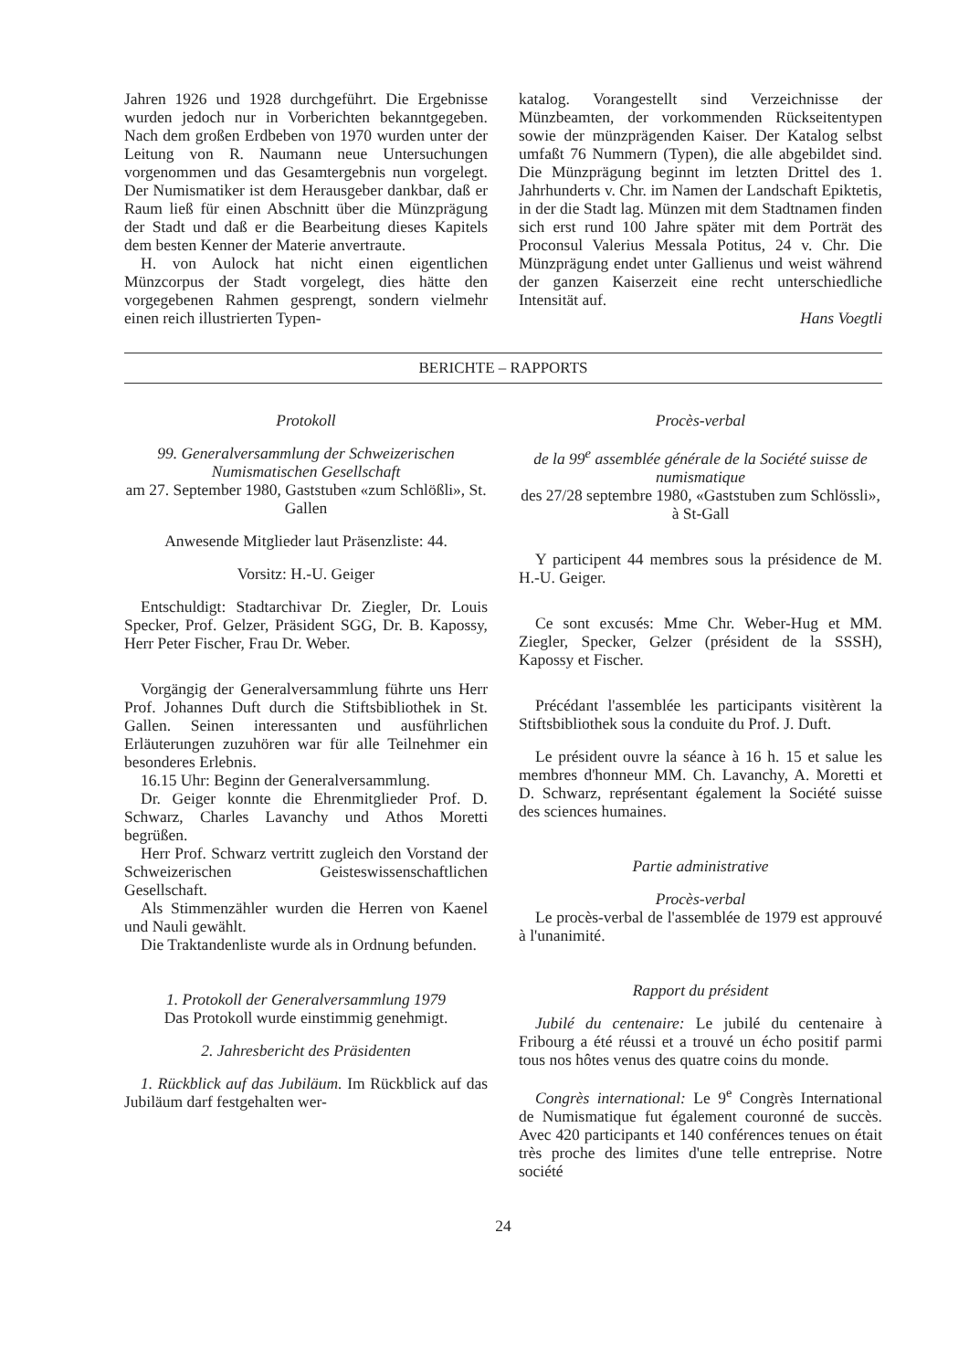Jahren 1926 und 1928 durchgeführt. Die Ergebnisse wurden jedoch nur in Vorberichten bekanntgegeben. Nach dem großen Erdbeben von 1970 wurden unter der Leitung von R. Naumann neue Untersuchungen vorgenommen und das Gesamtergebnis nun vorgelegt. Der Numismatiker ist dem Herausgeber dankbar, daß er Raum ließ für einen Abschnitt über die Münzprägung der Stadt und daß er die Bearbeitung dieses Kapitels dem besten Kenner der Materie anvertraute.
H. von Aulock hat nicht einen eigentlichen Münzcorpus der Stadt vorgelegt, dies hätte den vorgegebenen Rahmen gesprengt, sondern vielmehr einen reich illustrierten Typen-
katalog. Vorangestellt sind Verzeichnisse der Münzbeamten, der vorkommenden Rückseitentypen sowie der münzprägenden Kaiser. Der Katalog selbst umfaßt 76 Nummern (Typen), die alle abgebildet sind. Die Münzprägung beginnt im letzten Drittel des 1. Jahrhunderts v. Chr. im Namen der Landschaft Epiktetis, in der die Stadt lag. Münzen mit dem Stadtnamen finden sich erst rund 100 Jahre später mit dem Porträt des Proconsul Valerius Messala Potitus, 24 v. Chr. Die Münzprägung endet unter Gallienus und weist während der ganzen Kaiserzeit eine recht unterschiedliche Intensität auf.
Hans Voegtli
BERICHTE – RAPPORTS
Protokoll
99. Generalversammlung der Schweizerischen Numismatischen Gesellschaft
am 27. September 1980, Gaststuben «zum Schlößli», St. Gallen
Anwesende Mitglieder laut Präsenzliste: 44.
Vorsitz: H.-U. Geiger
Entschuldigt: Stadtarchivar Dr. Ziegler, Dr. Louis Specker, Prof. Gelzer, Präsident SGG, Dr. B. Kapossy, Herr Peter Fischer, Frau Dr. Weber.
Vorgängig der Generalversammlung führte uns Herr Prof. Johannes Duft durch die Stiftsbibliothek in St. Gallen. Seinen interessanten und ausführlichen Erläuterungen zuzuhören war für alle Teilnehmer ein besonderes Erlebnis.
16.15 Uhr: Beginn der Generalversammlung.
Dr. Geiger konnte die Ehrenmitglieder Prof. D. Schwarz, Charles Lavanchy und Athos Moretti begrüßen.
Herr Prof. Schwarz vertritt zugleich den Vorstand der Schweizerischen Geisteswissenschaftlichen Gesellschaft.
Als Stimmenzähler wurden die Herren von Kaenel und Nauli gewählt.
Die Traktandenliste wurde als in Ordnung befunden.
1. Protokoll der Generalversammlung 1979
Das Protokoll wurde einstimmig genehmigt.
2. Jahresbericht des Präsidenten
1. Rückblick auf das Jubiläum. Im Rückblick auf das Jubiläum darf festgehalten wer-
Procès-verbal
de la 99<sup>e</sup> assemblée générale de la Société suisse de numismatique
des 27/28 septembre 1980, «Gaststuben zum Schlössli», à St-Gall
Y participent 44 membres sous la présidence de M. H.-U. Geiger.
Ce sont excusés: Mme Chr. Weber-Hug et MM. Ziegler, Specker, Gelzer (président de la SSSH), Kapossy et Fischer.
Précédant l'assemblée les participants visitèrent la Stiftsbibliothek sous la conduite du Prof. J. Duft.
Le président ouvre la séance à 16 h. 15 et salue les membres d'honneur MM. Ch. Lavanchy, A. Moretti et D. Schwarz, représentant également la Société suisse des sciences humaines.
Partie administrative
Procès-verbal
Le procès-verbal de l'assemblée de 1979 est approuvé à l'unanimité.
Rapport du président
Jubilé du centenaire: Le jubilé du centenaire à Fribourg a été réussi et a trouvé un écho positif parmi tous nos hôtes venus des quatre coins du monde.
Congrès international: Le 9<sup>e</sup> Congrès International de Numismatique fut également couronné de succès. Avec 420 participants et 140 conférences tenues on était très proche des limites d'une telle entreprise. Notre société
24